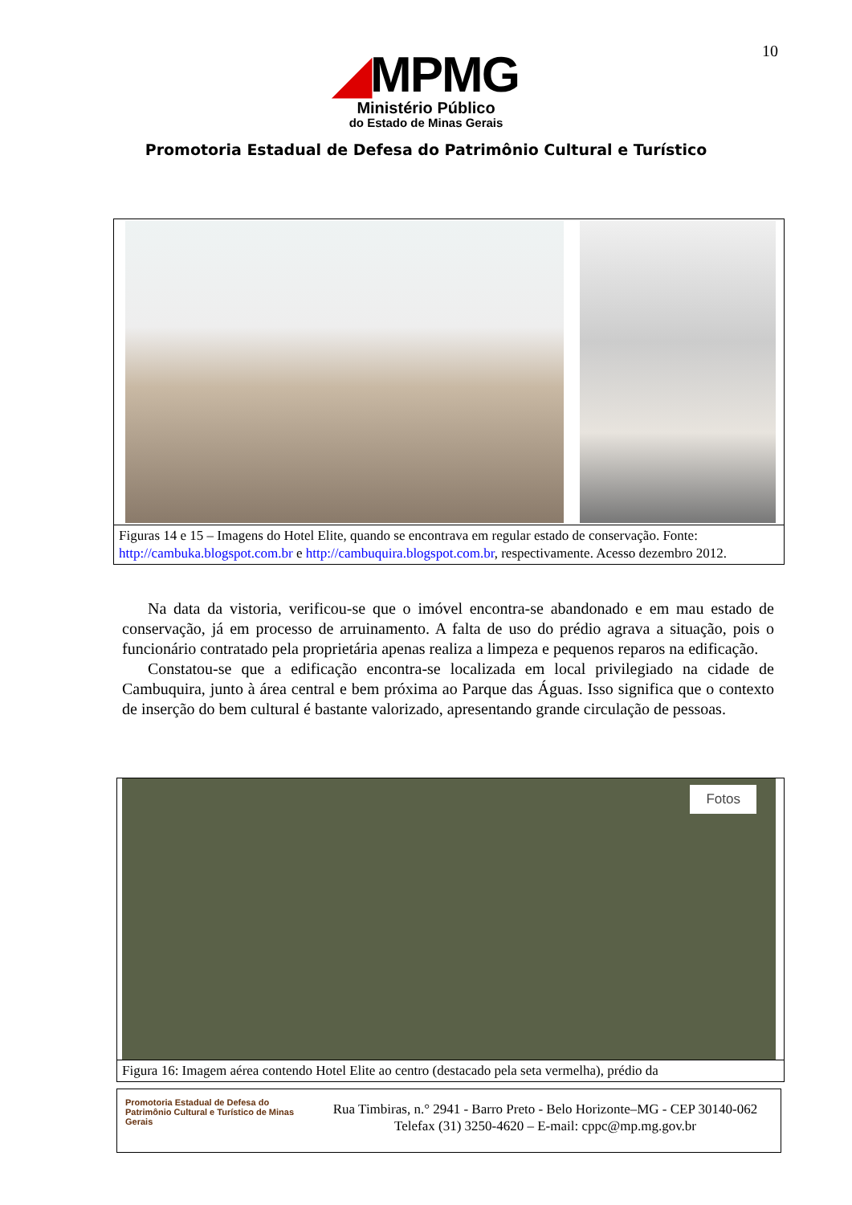10
◢MPMG
Ministério Público
do Estado de Minas Gerais
Promotoria Estadual de Defesa do Patrimônio Cultural e Turístico
Figuras 14 e 15 – Imagens do Hotel Elite, quando se encontrava em regular estado de conservação. Fonte: http://cambuka.blogspot.com.br e http://cambuquira.blogspot.com.br, respectivamente. Acesso dezembro 2012.
Na data da vistoria, verificou-se que o imóvel encontra-se abandonado e em mau estado de conservação, já em processo de arruinamento. A falta de uso do prédio agrava a situação, pois o funcionário contratado pela proprietária apenas realiza a limpeza e pequenos reparos na edificação.
Constatou-se que a edificação encontra-se localizada em local privilegiado na cidade de Cambuquira, junto à área central e bem próxima ao Parque das Águas. Isso significa que o contexto de inserção do bem cultural é bastante valorizado, apresentando grande circulação de pessoas.
Fotos
Figura 16: Imagem aérea contendo Hotel Elite ao centro (destacado pela seta vermelha), prédio da
Promotoria Estadual de Defesa do Patrimônio Cultural e Turístico de Minas Gerais
Rua Timbiras, n.° 2941 - Barro Preto - Belo Horizonte–MG - CEP 30140-062
Telefax (31) 3250-4620 – E-mail: cppc@mp.mg.gov.br